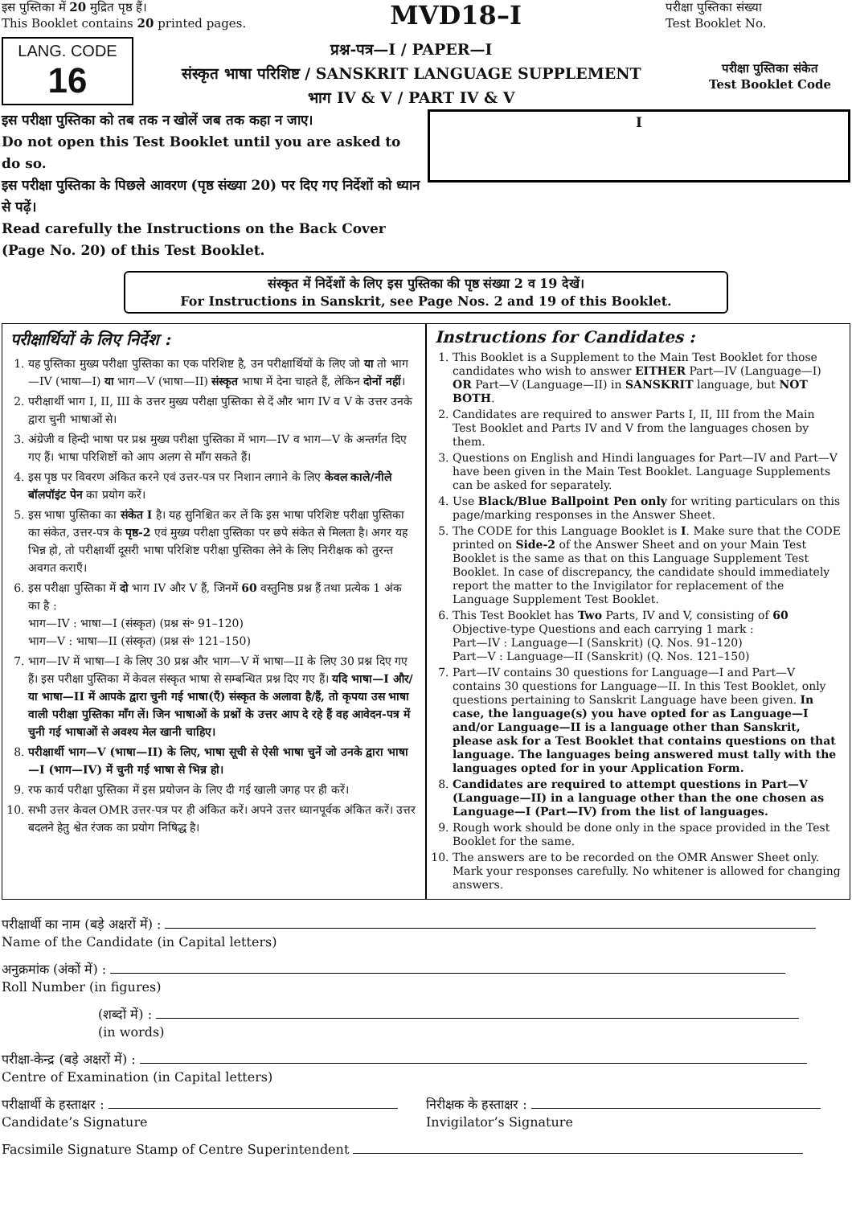इस पुस्तिका में 20 मुद्रित पृष्ठ हैं।
This Booklet contains 20 printed pages.
MVD18–I
परीक्षा पुस्तिका संख्या
Test Booklet No.
LANG. CODE
16
प्रश्न-पत्र—I / PAPER—I
संस्कृत भाषा परिशिष्ट / SANSKRIT LANGUAGE SUPPLEMENT
भाग IV & V / PART IV & V
परीक्षा पुस्तिका संकेत
Test Booklet Code
इस परीक्षा पुस्तिका को तब तक न खोलें जब तक कहा न जाए।
Do not open this Test Booklet until you are asked to do so.
इस परीक्षा पुस्तिका के पिछले आवरण (पृष्ठ संख्या 20) पर दिए गए निर्देशों को ध्यान से पढ़ें।
Read carefully the Instructions on the Back Cover (Page No. 20) of this Test Booklet.
I
संस्कृत में निर्देशों के लिए इस पुस्तिका की पृष्ठ संख्या 2 व 19 देखें।
For Instructions in Sanskrit, see Page Nos. 2 and 19 of this Booklet.
परीक्षार्थियों के लिए निर्देश :
1. यह पुस्तिका मुख्य परीक्षा पुस्तिका का एक परिशिष्ट है, उन परीक्षार्थियों के लिए जो या तो भाग—IV (भाषा—I) या भाग—V (भाषा—II) संस्कृत भाषा में देना चाहते हैं, लेकिन दोनों नहीं।
2. परीक्षार्थी भाग I, II, III के उत्तर मुख्य परीक्षा पुस्तिका से दें और भाग IV व V के उत्तर उनके द्वारा चुनी भाषाओं से।
3. अंग्रेजी व हिन्दी भाषा पर प्रश्न मुख्य परीक्षा पुस्तिका में भाग—IV व भाग—V के अन्तर्गत दिए गए हैं। भाषा परिशिष्टों को आप अलग से माँग सकते हैं।
4. इस पृष्ठ पर विवरण अंकित करने एवं उत्तर-पत्र पर निशान लगाने के लिए केवल काले/नीले बॉलपॉइंट पेन का प्रयोग करें।
5. इस भाषा पुस्तिका का संकेत I है। यह सुनिश्चित कर लें कि इस भाषा परिशिष्ट परीक्षा पुस्तिका का संकेत, उत्तर-पत्र के पृष्ठ-2 एवं मुख्य परीक्षा पुस्तिका पर छपे संकेत से मिलता है। अगर यह भिन्न हो, तो परीक्षार्थी दूसरी भाषा परिशिष्ट परीक्षा पुस्तिका लेने के लिए निरीक्षक को तुरन्त अवगत कराएँ।
6. इस परीक्षा पुस्तिका में दो भाग IV और V हैं, जिनमें 60 वस्तुनिष्ठ प्रश्न हैं तथा प्रत्येक 1 अंक का है :
भाग—IV : भाषा—I (संस्कृत) (प्रश्न सं॰ 91–120)
भाग—V : भाषा—II (संस्कृत) (प्रश्न सं॰ 121–150)
7. भाग—IV में भाषा—I के लिए 30 प्रश्न और भाग—V में भाषा—II के लिए 30 प्रश्न दिए गए हैं। इस परीक्षा पुस्तिका में केवल संस्कृत भाषा से सम्बन्धित प्रश्न दिए गए हैं। यदि भाषा—I और/या भाषा—II में आपके द्वारा चुनी गई भाषा(एँ) संस्कृत के अलावा है/हैं, तो कृपया उस भाषा वाली परीक्षा पुस्तिका माँग लें। जिन भाषाओं के प्रश्नों के उत्तर आप दे रहे हैं वह आवेदन-पत्र में चुनी गई भाषाओं से अवश्य मेल खानी चाहिए।
8. परीक्षार्थी भाग—V (भाषा—II) के लिए, भाषा सूची से ऐसी भाषा चुनें जो उनके द्वारा भाषा—I (भाग—IV) में चुनी गई भाषा से भिन्न हो।
9. रफ कार्य परीक्षा पुस्तिका में इस प्रयोजन के लिए दी गई खाली जगह पर ही करें।
10. सभी उत्तर केवल OMR उत्तर-पत्र पर ही अंकित करें। अपने उत्तर ध्यानपूर्वक अंकित करें। उत्तर बदलने हेतु श्वेत रंजक का प्रयोग निषिद्ध है।
Instructions for Candidates :
1. This Booklet is a Supplement to the Main Test Booklet for those candidates who wish to answer EITHER Part—IV (Language—I) OR Part—V (Language—II) in SANSKRIT language, but NOT BOTH.
2. Candidates are required to answer Parts I, II, III from the Main Test Booklet and Parts IV and V from the languages chosen by them.
3. Questions on English and Hindi languages for Part—IV and Part—V have been given in the Main Test Booklet. Language Supplements can be asked for separately.
4. Use Black/Blue Ballpoint Pen only for writing particulars on this page/marking responses in the Answer Sheet.
5. The CODE for this Language Booklet is I. Make sure that the CODE printed on Side-2 of the Answer Sheet and on your Main Test Booklet is the same as that on this Language Supplement Test Booklet. In case of discrepancy, the candidate should immediately report the matter to the Invigilator for replacement of the Language Supplement Test Booklet.
6. This Test Booklet has Two Parts, IV and V, consisting of 60 Objective-type Questions and each carrying 1 mark :
Part—IV : Language—I (Sanskrit) (Q. Nos. 91–120)
Part—V : Language—II (Sanskrit) (Q. Nos. 121–150)
7. Part—IV contains 30 questions for Language—I and Part—V contains 30 questions for Language—II. In this Test Booklet, only questions pertaining to Sanskrit Language have been given. In case, the language(s) you have opted for as Language—I and/or Language—II is a language other than Sanskrit, please ask for a Test Booklet that contains questions on that language. The languages being answered must tally with the languages opted for in your Application Form.
8. Candidates are required to attempt questions in Part—V (Language—II) in a language other than the one chosen as Language—I (Part—IV) from the list of languages.
9. Rough work should be done only in the space provided in the Test Booklet for the same.
10. The answers are to be recorded on the OMR Answer Sheet only. Mark your responses carefully. No whitener is allowed for changing answers.
परीक्षार्थी का नाम (बड़े अक्षरों में) :
Name of the Candidate (in Capital letters)
अनुक्रमांक (अंकों में) :
Roll Number (in figures)
(शब्दों में) :
(in words)
परीक्षा-केन्द्र (बड़े अक्षरों में) :
Centre of Examination (in Capital letters)
परीक्षार्थी के हस्ताक्षर :
Candidate’s Signature निरीक्षक के हस्ताक्षर :
Invigilator’s Signature
Facsimile Signature Stamp of Centre Superintendent